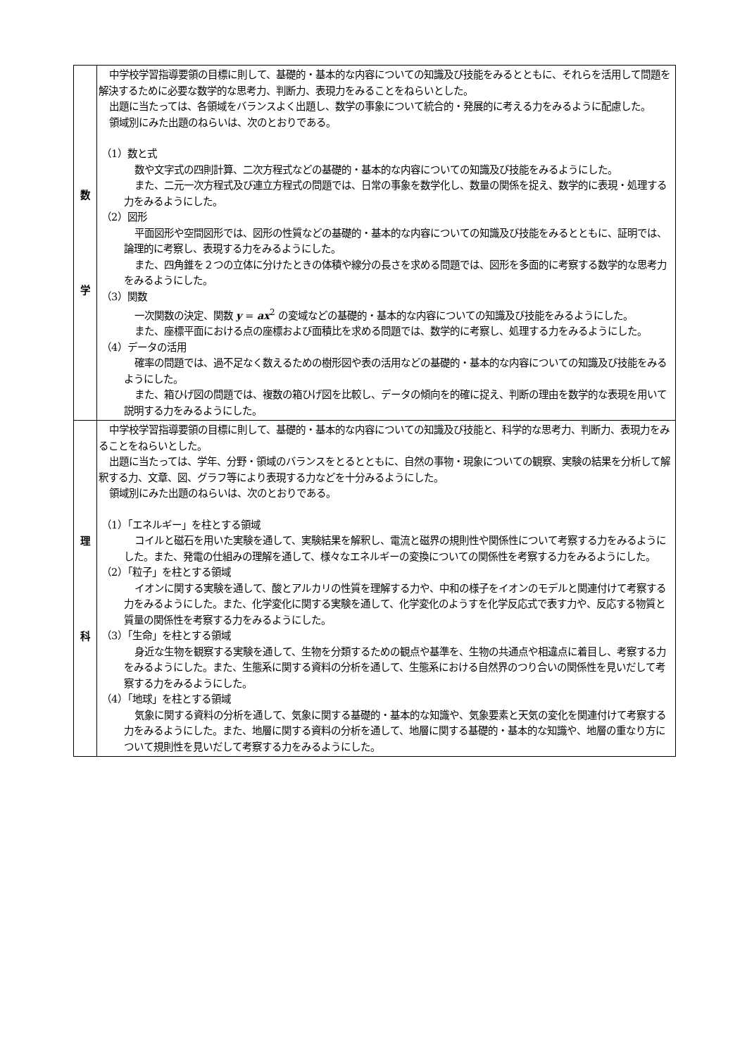| 数 学 | 中学校学習指導要領の目標に則して、基礎的・基本的な内容についての知識及び技能をみるとともに、それらを活用して問題を解決するために必要な数学的な思考力、判断力、表現力をみることをねらいとした。 出題に当たっては、各領域をバランスよく出題し、数学の事象について統合的・発展的に考える力をみるように配慮した。 領域別にみた出題のねらいは、次のとおりである。 （1）数と式 数や文字式の四則計算、二次方程式などの基礎的・基本的な内容についての知識及び技能をみるようにした。 また、二元一次方程式及び連立方程式の問題では、日常の事象を数学化し、数量の関係を捉え、数学的に表現・処理する力をみるようにした。 （2）図形 平面図形や空間図形では、図形の性質などの基礎的・基本的な内容についての知識及び技能をみるとともに、証明では、論理的に考察し、表現する力をみるようにした。 また、四角錐を２つの立体に分けたときの体積や線分の長さを求める問題では、図形を多面的に考察する数学的な思考力をみるようにした。 （3）関数 一次関数の決定、関数 y = ax<sup>2</sup> の変域などの基礎的・基本的な内容についての知識及び技能をみるようにした。 また、座標平面における点の座標および面積比を求める問題では、数学的に考察し、処理する力をみるようにした。 （4）データの活用 確率の問題では、過不足なく数えるための樹形図や表の活用などの基礎的・基本的な内容についての知識及び技能をみるようにした。 また、箱ひげ図の問題では、複数の箱ひげ図を比較し、データの傾向を的確に捉え、判断の理由を数学的な表現を用いて説明する力をみるようにした。 |
| 理 科 | 中学校学習指導要領の目標に則して、基礎的・基本的な内容についての知識及び技能と、科学的な思考力、判断力、表現力をみることをねらいとした。 出題に当たっては、学年、分野・領域のバランスをとるとともに、自然の事物・現象についての観察、実験の結果を分析して解釈する力、文章、図、グラフ等により表現する力などを十分みるようにした。 領域別にみた出題のねらいは、次のとおりである。 （1）「エネルギー」を柱とする領域 コイルと磁石を用いた実験を通して、実験結果を解釈し、電流と磁界の規則性や関係性について考察する力をみるようにした。また、発電の仕組みの理解を通して、様々なエネルギーの変換についての関係性を考察する力をみるようにした。 （2）「粒子」を柱とする領域 イオンに関する実験を通して、酸とアルカリの性質を理解する力や、中和の様子をイオンのモデルと関連付けて考察する力をみるようにした。また、化学変化に関する実験を通して、化学変化のようすを化学反応式で表す力や、反応する物質と質量の関係性を考察する力をみるようにした。 （3）「生命」を柱とする領域 身近な生物を観察する実験を通して、生物を分類するための観点や基準を、生物の共通点や相違点に着目し、考察する力をみるようにした。また、生態系に関する資料の分析を通して、生態系における自然界のつり合いの関係性を見いだして考察する力をみるようにした。 （4）「地球」を柱とする領域 気象に関する資料の分析を通して、気象に関する基礎的・基本的な知識や、気象要素と天気の変化を関連付けて考察する力をみるようにした。また、地層に関する資料の分析を通して、地層に関する基礎的・基本的な知識や、地層の重なり方について規則性を見いだして考察する力をみるようにした。 |